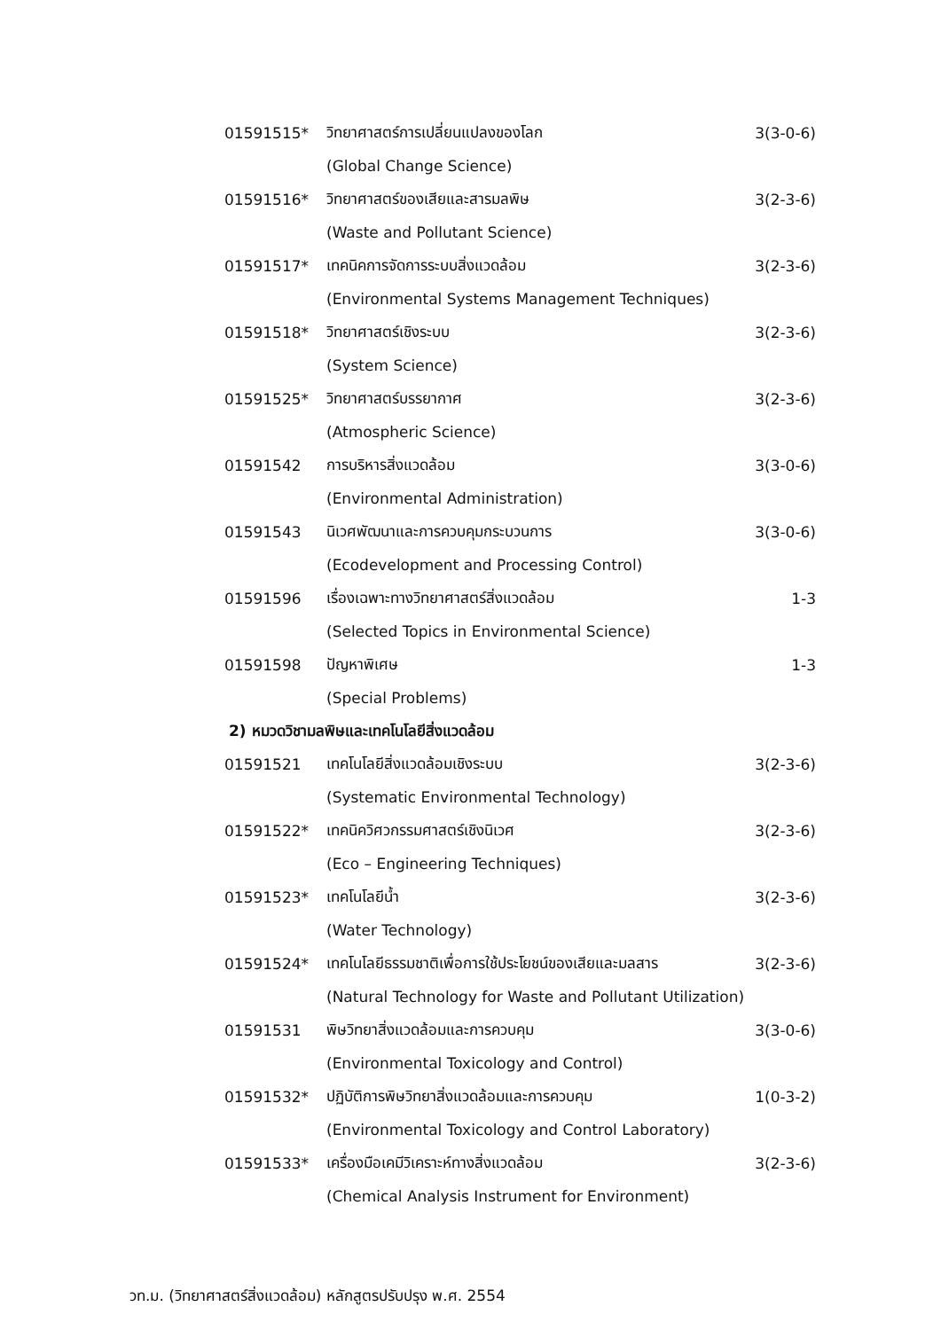01591515* วิทยาศาสตร์การเปลี่ยนแปลงของโลก 3(3-0-6)
(Global Change Science)
01591516* วิทยาศาสตร์ของเสียและสารมลพิษ 3(2-3-6)
(Waste and Pollutant Science)
01591517* เทคนิคการจัดการระบบสิ่งแวดล้อม 3(2-3-6)
(Environmental Systems Management Techniques)
01591518* วิทยาศาสตร์เชิงระบบ 3(2-3-6)
(System Science)
01591525* วิทยาศาสตร์บรรยากาศ 3(2-3-6)
(Atmospheric Science)
01591542 การบริหารสิ่งแวดล้อม 3(3-0-6)
(Environmental Administration)
01591543 นิเวศพัฒนาและการควบคุมกระบวนการ 3(3-0-6)
(Ecodevelopment and Processing Control)
01591596 เรื่องเฉพาะทางวิทยาศาสตร์สิ่งแวดล้อม 1-3
(Selected Topics in Environmental Science)
01591598 ปัญหาพิเศษ 1-3
(Special Problems)
2) หมวดวิชามลพิษและเทคโนโลยีสิ่งแวดล้อม
01591521 เทคโนโลยีสิ่งแวดล้อมเชิงระบบ 3(2-3-6)
(Systematic Environmental Technology)
01591522* เทคนิควิศวกรรมศาสตร์เชิงนิเวศ 3(2-3-6)
(Eco – Engineering Techniques)
01591523* เทคโนโลยีน้ำ 3(2-3-6)
(Water Technology)
01591524* เทคโนโลยีธรรมชาติเพื่อการใช้ประโยชน์ของเสียและมลสาร 3(2-3-6)
(Natural Technology for Waste and Pollutant Utilization)
01591531 พิษวิทยาสิ่งแวดล้อมและการควบคุม 3(3-0-6)
(Environmental Toxicology and Control)
01591532* ปฏิบัติการพิษวิทยาสิ่งแวดล้อมและการควบคุม 1(0-3-2)
(Environmental Toxicology and Control Laboratory)
01591533* เครื่องมือเคมีวิเคราะห์ทางสิ่งแวดล้อม 3(2-3-6)
(Chemical Analysis Instrument for Environment)
วท.ม. (วิทยาศาสตร์สิ่งแวดล้อม) หลักสูตรปรับปรุง พ.ศ. 2554